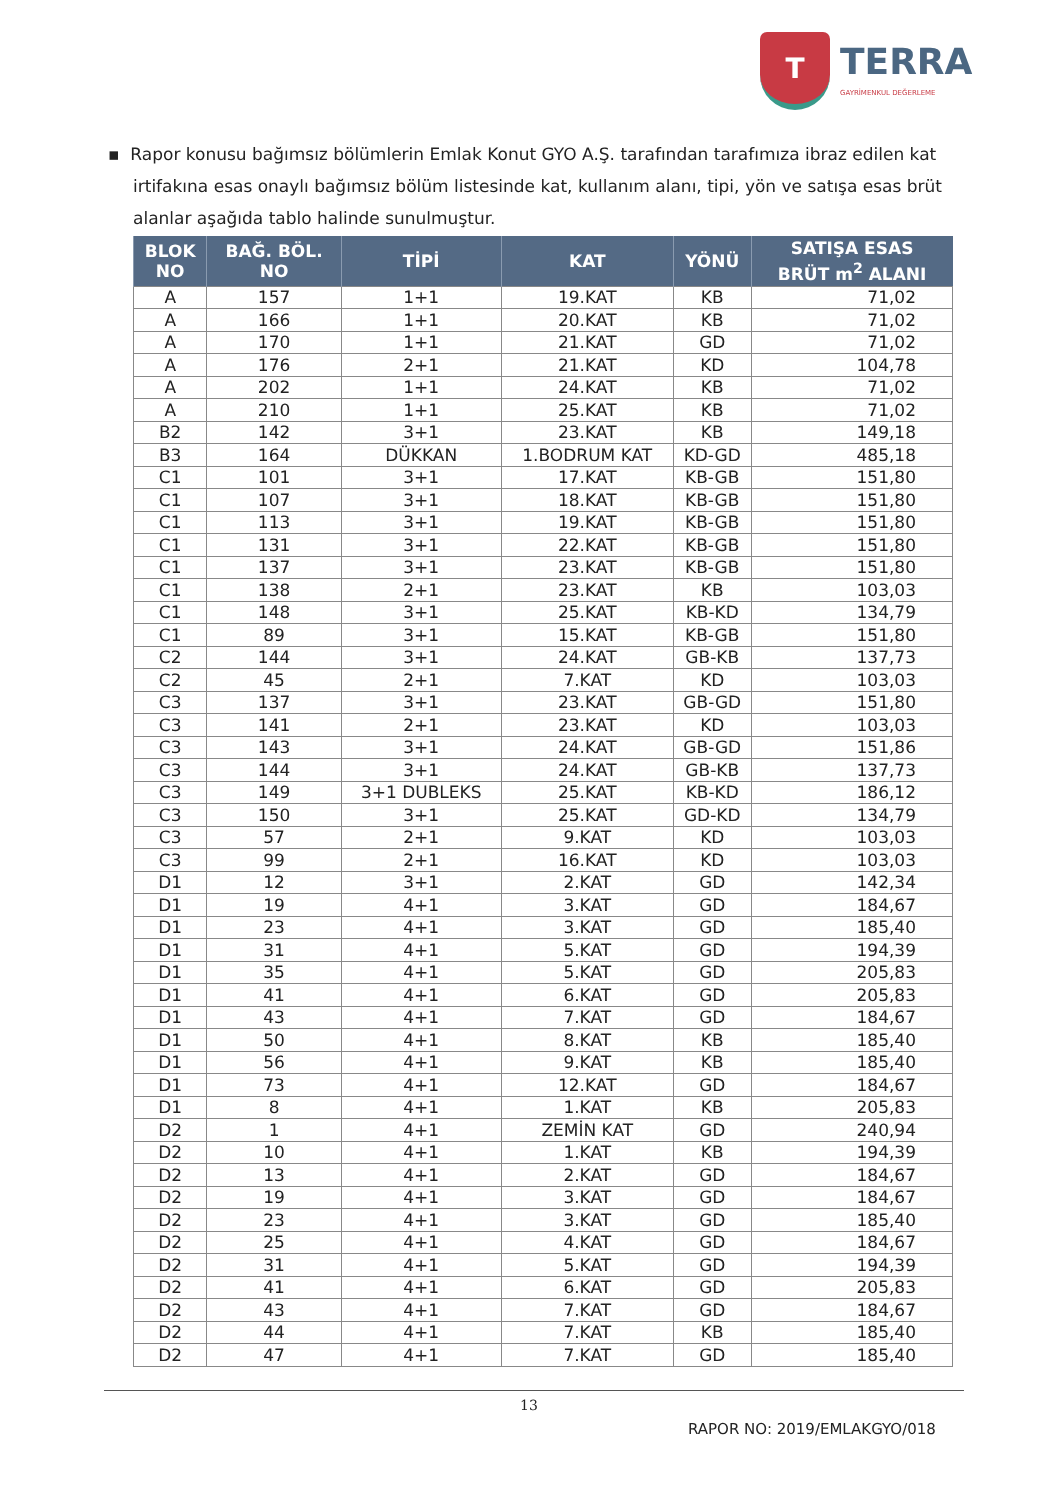T
TERRA
GAYRİMENKUL DEĞERLEME
▪ Rapor konusu bağımsız bölümlerin Emlak Konut GYO A.Ş. tarafından tarafımıza ibraz edilen kat irtifakına esas onaylı bağımsız bölüm listesinde kat, kullanım alanı, tipi, yön ve satışa esas brüt alanlar aşağıda tablo halinde sunulmuştur.
| BLOK NO | BAĞ. BÖL. NO | TİPİ | KAT | YÖNÜ | SATIŞA ESAS BRÜT m<sup>2</sup> ALANI |
| --- | --- | --- | --- | --- | --- |
| A | 157 | 1+1 | 19.KAT | KB | 71,02 |
| A | 166 | 1+1 | 20.KAT | KB | 71,02 |
| A | 170 | 1+1 | 21.KAT | GD | 71,02 |
| A | 176 | 2+1 | 21.KAT | KD | 104,78 |
| A | 202 | 1+1 | 24.KAT | KB | 71,02 |
| A | 210 | 1+1 | 25.KAT | KB | 71,02 |
| B2 | 142 | 3+1 | 23.KAT | KB | 149,18 |
| B3 | 164 | DÜKKAN | 1.BODRUM KAT | KD-GD | 485,18 |
| C1 | 101 | 3+1 | 17.KAT | KB-GB | 151,80 |
| C1 | 107 | 3+1 | 18.KAT | KB-GB | 151,80 |
| C1 | 113 | 3+1 | 19.KAT | KB-GB | 151,80 |
| C1 | 131 | 3+1 | 22.KAT | KB-GB | 151,80 |
| C1 | 137 | 3+1 | 23.KAT | KB-GB | 151,80 |
| C1 | 138 | 2+1 | 23.KAT | KB | 103,03 |
| C1 | 148 | 3+1 | 25.KAT | KB-KD | 134,79 |
| C1 | 89 | 3+1 | 15.KAT | KB-GB | 151,80 |
| C2 | 144 | 3+1 | 24.KAT | GB-KB | 137,73 |
| C2 | 45 | 2+1 | 7.KAT | KD | 103,03 |
| C3 | 137 | 3+1 | 23.KAT | GB-GD | 151,80 |
| C3 | 141 | 2+1 | 23.KAT | KD | 103,03 |
| C3 | 143 | 3+1 | 24.KAT | GB-GD | 151,86 |
| C3 | 144 | 3+1 | 24.KAT | GB-KB | 137,73 |
| C3 | 149 | 3+1 DUBLEKS | 25.KAT | KB-KD | 186,12 |
| C3 | 150 | 3+1 | 25.KAT | GD-KD | 134,79 |
| C3 | 57 | 2+1 | 9.KAT | KD | 103,03 |
| C3 | 99 | 2+1 | 16.KAT | KD | 103,03 |
| D1 | 12 | 3+1 | 2.KAT | GD | 142,34 |
| D1 | 19 | 4+1 | 3.KAT | GD | 184,67 |
| D1 | 23 | 4+1 | 3.KAT | GD | 185,40 |
| D1 | 31 | 4+1 | 5.KAT | GD | 194,39 |
| D1 | 35 | 4+1 | 5.KAT | GD | 205,83 |
| D1 | 41 | 4+1 | 6.KAT | GD | 205,83 |
| D1 | 43 | 4+1 | 7.KAT | GD | 184,67 |
| D1 | 50 | 4+1 | 8.KAT | KB | 185,40 |
| D1 | 56 | 4+1 | 9.KAT | KB | 185,40 |
| D1 | 73 | 4+1 | 12.KAT | GD | 184,67 |
| D1 | 8 | 4+1 | 1.KAT | KB | 205,83 |
| D2 | 1 | 4+1 | ZEMİN KAT | GD | 240,94 |
| D2 | 10 | 4+1 | 1.KAT | KB | 194,39 |
| D2 | 13 | 4+1 | 2.KAT | GD | 184,67 |
| D2 | 19 | 4+1 | 3.KAT | GD | 184,67 |
| D2 | 23 | 4+1 | 3.KAT | GD | 185,40 |
| D2 | 25 | 4+1 | 4.KAT | GD | 184,67 |
| D2 | 31 | 4+1 | 5.KAT | GD | 194,39 |
| D2 | 41 | 4+1 | 6.KAT | GD | 205,83 |
| D2 | 43 | 4+1 | 7.KAT | GD | 184,67 |
| D2 | 44 | 4+1 | 7.KAT | KB | 185,40 |
| D2 | 47 | 4+1 | 7.KAT | GD | 185,40 |
13
RAPOR NO: 2019/EMLAKGYO/018